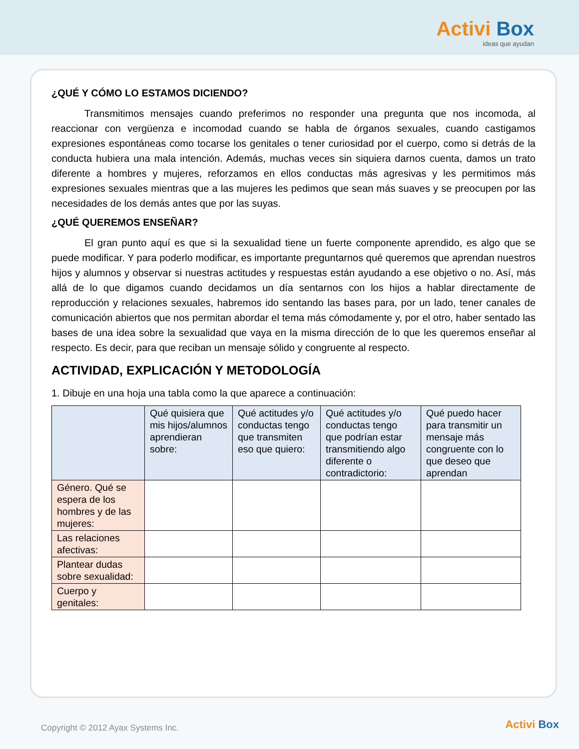Activi Box
ideas que ayudan
¿QUÉ Y CÓMO LO ESTAMOS DICIENDO?
Transmitimos mensajes cuando preferimos no responder una pregunta que nos incomoda, al reaccionar con vergüenza e incomodad cuando se habla de órganos sexuales, cuando castigamos expresiones espontáneas como tocarse los genitales o tener curiosidad por el cuerpo, como si detrás de la conducta hubiera una mala intención. Además, muchas veces sin siquiera darnos cuenta, damos un trato diferente a hombres y mujeres, reforzamos en ellos conductas más agresivas y les permitimos más expresiones sexuales mientras que a las mujeres les pedimos que sean más suaves y se preocupen por las necesidades de los demás antes que por las suyas.
¿QUÉ QUEREMOS ENSEÑAR?
El gran punto aquí es que si la sexualidad tiene un fuerte componente aprendido, es algo que se puede modificar. Y para poderlo modificar, es importante preguntarnos qué queremos que aprendan nuestros hijos y alumnos y observar si nuestras actitudes y respuestas están ayudando a ese objetivo o no. Así, más allá de lo que digamos cuando decidamos un día sentarnos con los hijos a hablar directamente de reproducción y relaciones sexuales, habremos ido sentando las bases para, por un lado, tener canales de comunicación abiertos que nos permitan abordar el tema más cómodamente y, por el otro, haber sentado las bases de una idea sobre la sexualidad que vaya en la misma dirección de lo que les queremos enseñar al respecto. Es decir, para que reciban un mensaje sólido y congruente al respecto.
ACTIVIDAD, EXPLICACIÓN Y METODOLOGÍA
1. Dibuje en una hoja una tabla como la que aparece a continuación:
| | Qué quisiera que mis hijos/alumnos aprendieran sobre: | Qué actitudes y/o conductas tengo que transmiten eso que quiero: | Qué actitudes y/o conductas tengo que podrían estar transmitiendo algo diferente o contradictorio: | Qué puedo hacer para transmitir un mensaje más congruente con lo que deseo que aprendan |
| --- | --- | --- | --- | --- |
| Género. Qué se espera de los hombres y de las mujeres: | | | | |
| Las relaciones afectivas: | | | | |
| Plantear dudas sobre sexualidad: | | | | |
| Cuerpo y genitales: | | | | |
Copyright © 2012 Ayax Systems Inc.
Activi Box